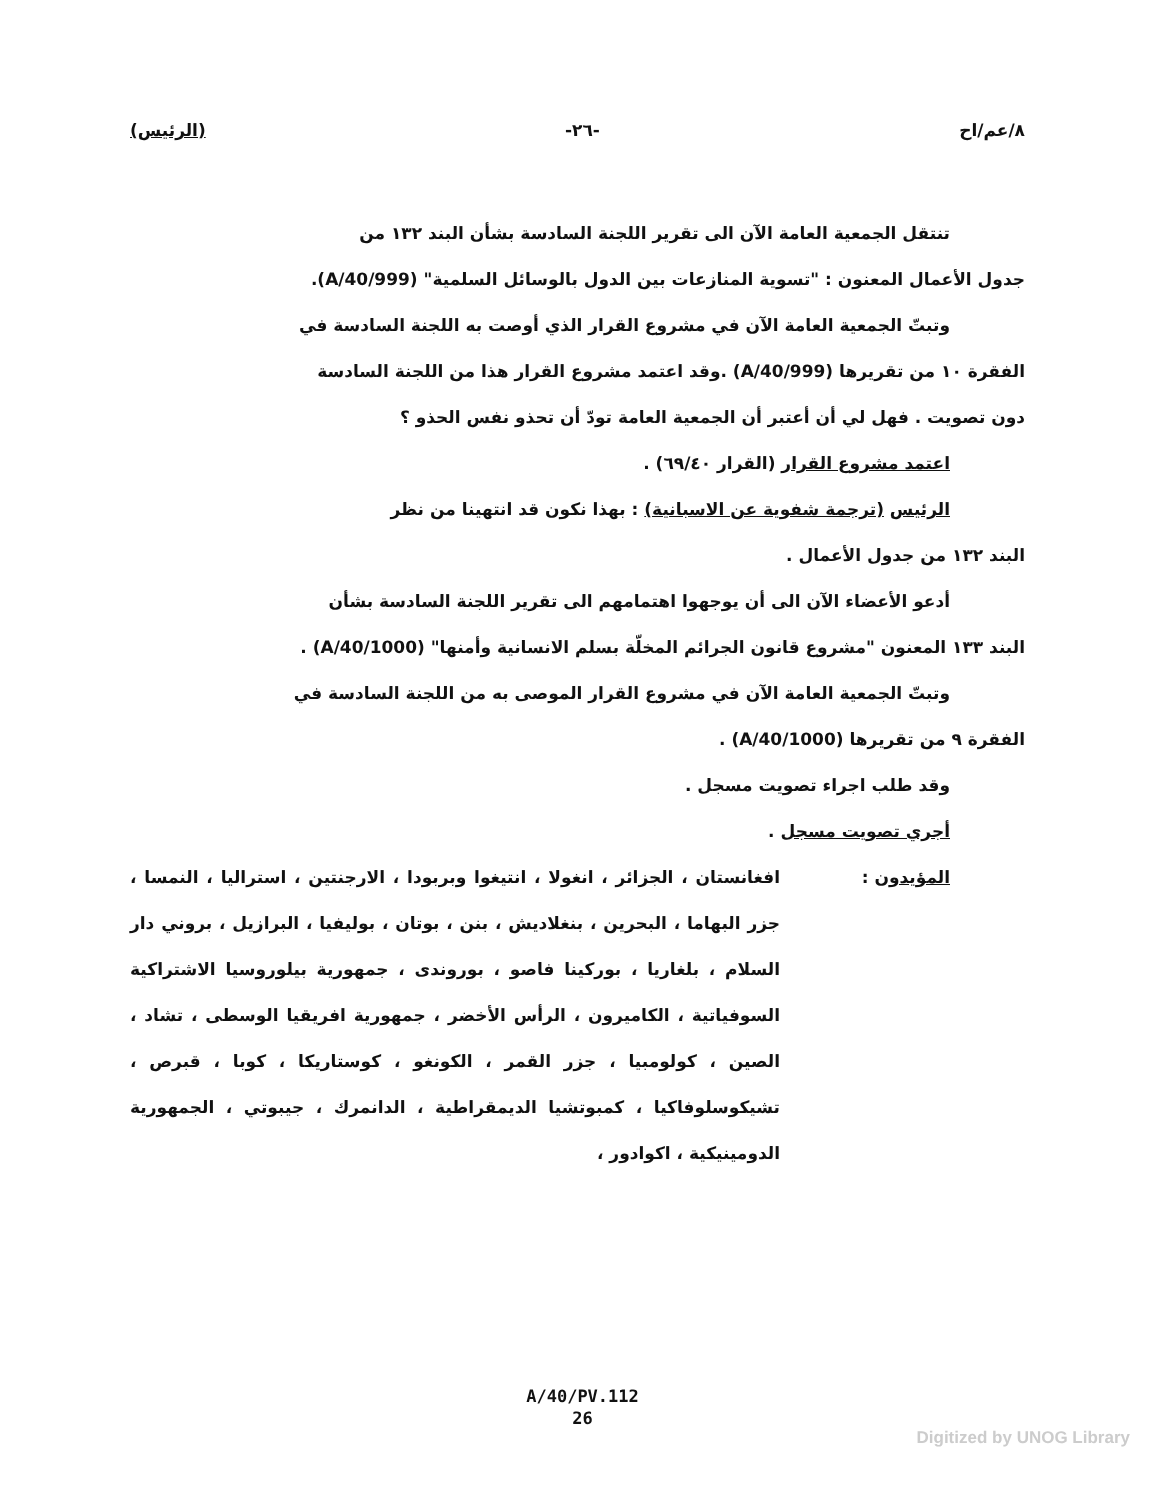٨/عم/اح -٢٦- (الرئيس)
تنتقل الجمعية العامة الآن الى تقرير اللجنة السادسة بشأن البند ١٣٢ من
جدول الأعمال المعنون : "تسوية المنازعات بين الدول بالوسائل السلمية" (A/40/999).
وتبتّ الجمعية العامة الآن في مشروع القرار الذي أوصت به اللجنة السادسة في
الفقرة ١٠ من تقريرها (A/40/999) .وقد اعتمد مشروع القرار هذا من اللجنة السادسة
دون تصويت . فهل لي أن أعتبر أن الجمعية العامة تودّ أن تحذو نفس الحذو ؟
اعتمد مشروع القرار (القرار ٦٩/٤٠) .
الرئيس (ترجمة شفوية عن الاسبانية) : بهذا نكون قد انتهينا من نظر
البند ١٣٢ من جدول الأعمال .
أدعو الأعضاء الآن الى أن يوجهوا اهتمامهم الى تقرير اللجنة السادسة بشأن
البند ١٣٣ المعنون "مشروع قانون الجرائم المخلّة بسلم الانسانية وأمنها" (A/40/1000) .
وتبتّ الجمعية العامة الآن في مشروع القرار الموصى به من اللجنة السادسة في
الفقرة ٩ من تقريرها (A/40/1000) .
وقد طلب اجراء تصويت مسجل .
أجري تصويت مسجل .
المؤيدون : افغانستان ، الجزائر ، انغولا ، انتيغوا وبربودا ، الارجنتين ، استراليا ، النمسا ، جزر البهاما ، البحرين ، بنغلاديش ، بنن ، بوتان ، بوليفيا ، البرازيل ، بروني دار السلام ، بلغاريا ، بوركينا فاصو ، بوروندى ، جمهورية بيلوروسيا الاشتراكية السوفياتية ، الكاميرون ، الرأس الأخضر ، جمهورية افريقيا الوسطى ، تشاد ، الصين ، كولومبيا ، جزر القمر ، الكونغو ، كوستاريكا ، كوبا ، قبرص ، تشيكوسلوفاكيا ، كمبوتشيا الديمقراطية ، الدانمرك ، جيبوتي ، الجمهورية الدومينيكية ، اكوادور ،
A/40/PV.112
26
Digitized by UNOG Library